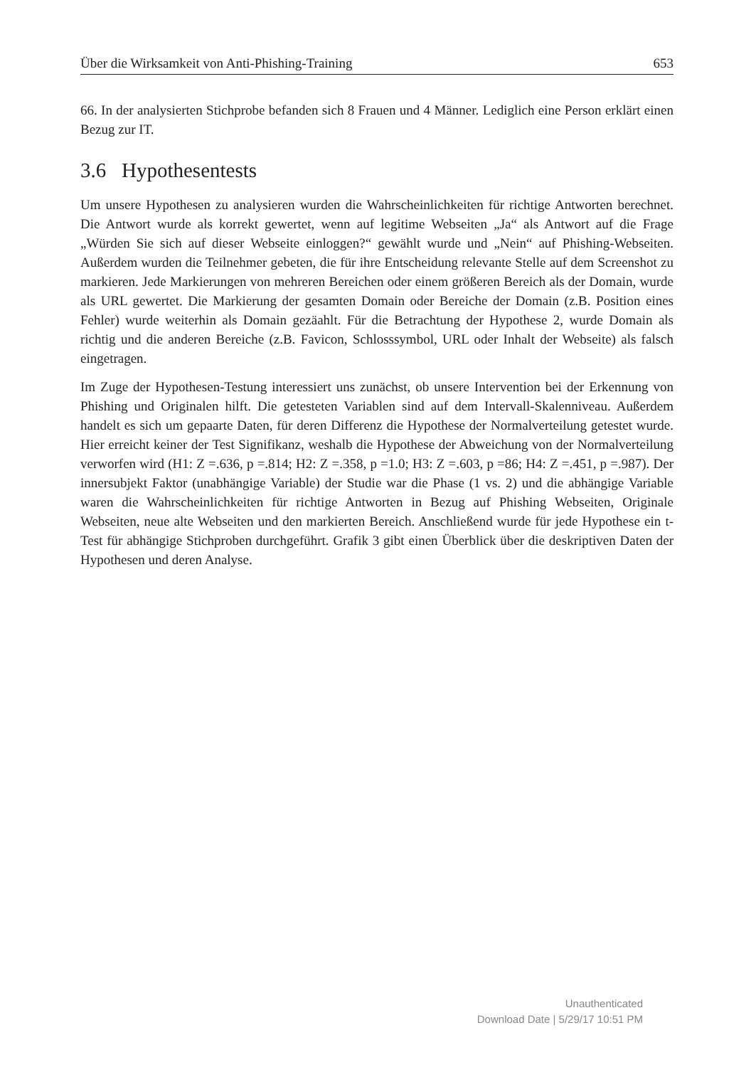Über die Wirksamkeit von Anti-Phishing-Training 653
66. In der analysierten Stichprobe befanden sich 8 Frauen und 4 Männer. Lediglich eine Person erklärt einen Bezug zur IT.
3.6 Hypothesentests
Um unsere Hypothesen zu analysieren wurden die Wahrscheinlichkeiten für richtige Antworten berechnet. Die Antwort wurde als korrekt gewertet, wenn auf legitime Webseiten „Ja“ als Antwort auf die Frage „Würden Sie sich auf dieser Webseite einloggen?“ gewählt wurde und „Nein“ auf Phishing-Webseiten. Außerdem wurden die Teilnehmer gebeten, die für ihre Entscheidung relevante Stelle auf dem Screenshot zu markieren. Jede Markierungen von mehreren Bereichen oder einem größeren Bereich als der Domain, wurde als URL gewertet. Die Markierung der gesamten Domain oder Bereiche der Domain (z.B. Position eines Fehler) wurde weiterhin als Domain gezäahlt. Für die Betrachtung der Hypothese 2, wurde Domain als richtig und die anderen Bereiche (z.B. Favicon, Schlosssymbol, URL oder Inhalt der Webseite) als falsch eingetragen.
Im Zuge der Hypothesen-Testung interessiert uns zunächst, ob unsere Intervention bei der Erkennung von Phishing und Originalen hilft. Die getesteten Variablen sind auf dem Intervall-Skalenniveau. Außerdem handelt es sich um gepaarte Daten, für deren Differenz die Hypothese der Normalverteilung getestet wurde. Hier erreicht keiner der Test Signifikanz, weshalb die Hypothese der Abweichung von der Normalverteilung verworfen wird (H1: Z =.636, p =.814; H2: Z =.358, p =1.0; H3: Z =.603, p =86; H4: Z =.451, p =.987). Der innersubjekt Faktor (unabhängige Variable) der Studie war die Phase (1 vs. 2) und die abhängige Variable waren die Wahrscheinlichkeiten für richtige Antworten in Bezug auf Phishing Webseiten, Originale Webseiten, neue alte Webseiten und den markierten Bereich. Anschließend wurde für jede Hypothese ein t-Test für abhängige Stichproben durchgeführt. Grafik 3 gibt einen Überblick über die deskriptiven Daten der Hypothesen und deren Analyse.
Unauthenticated
Download Date | 5/29/17 10:51 PM